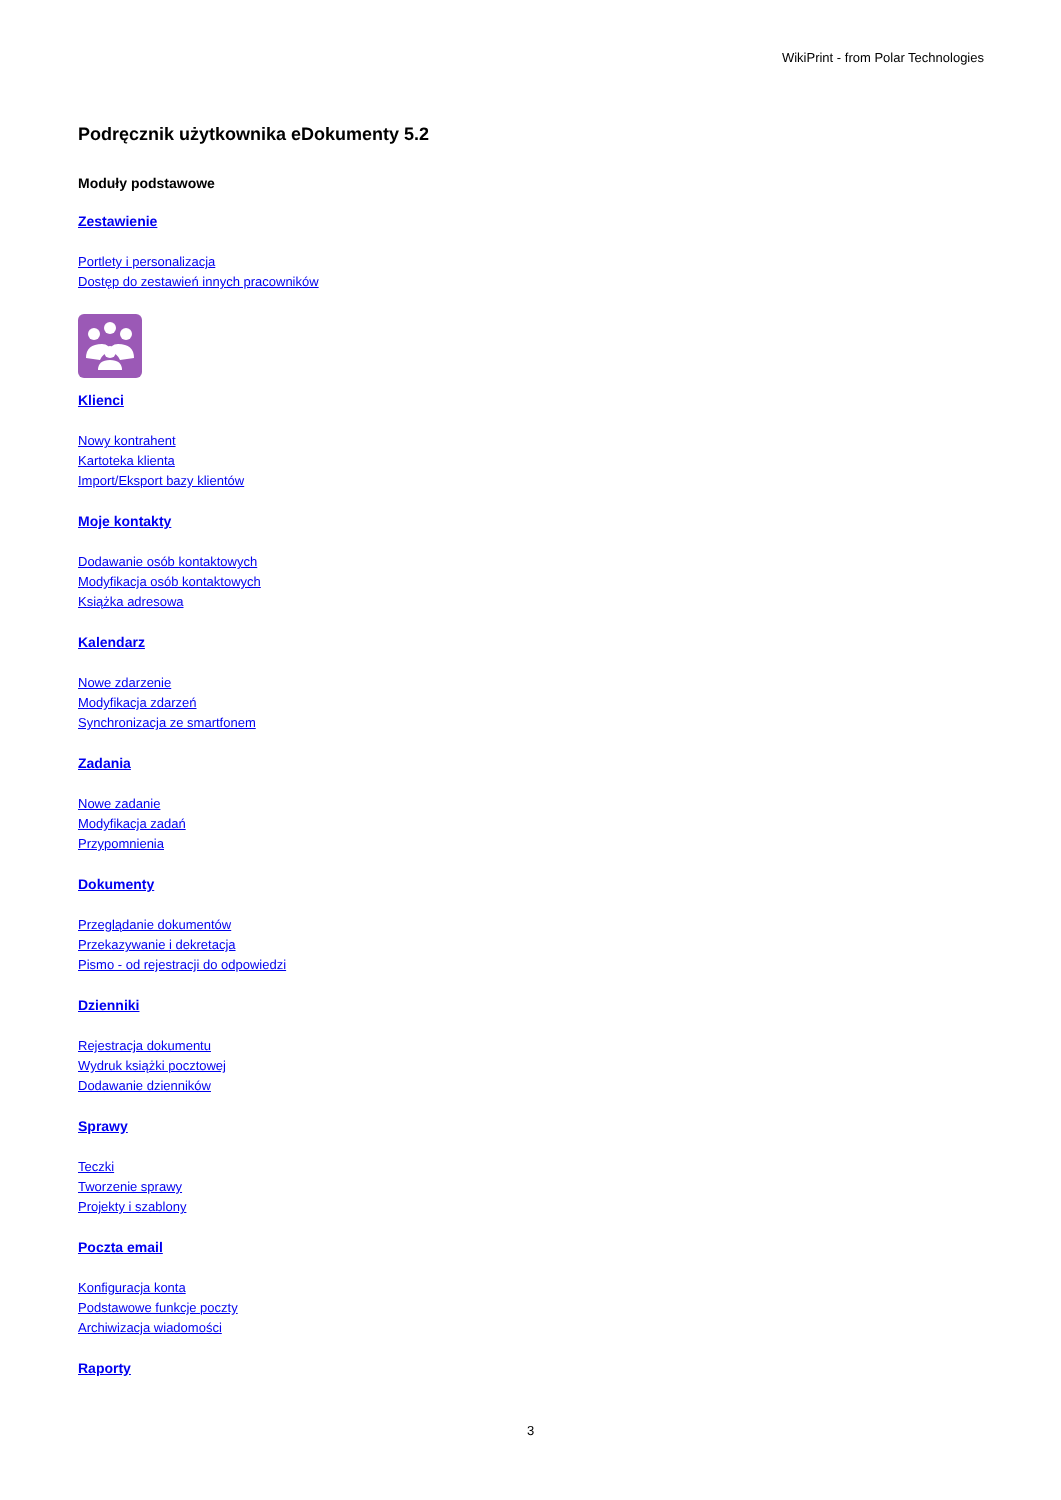WikiPrint - from Polar Technologies
Podręcznik użytkownika eDokumenty 5.2
Moduły podstawowe
Zestawienie
Portlety i personalizacja
Dostęp do zestawień innych pracowników
Klienci
Nowy kontrahent
Kartoteka klienta
Import/Eksport bazy klientów
Moje kontakty
Dodawanie osób kontaktowych
Modyfikacja osób kontaktowych
Książka adresowa
Kalendarz
Nowe zdarzenie
Modyfikacja zdarzeń
Synchronizacja ze smartfonem
Zadania
Nowe zadanie
Modyfikacja zadań
Przypomnienia
Dokumenty
Przeglądanie dokumentów
Przekazywanie i dekretacja
Pismo - od rejestracji do odpowiedzi
Dzienniki
Rejestracja dokumentu
Wydruk książki pocztowej
Dodawanie dzienników
Sprawy
Teczki
Tworzenie sprawy
Projekty i szablony
Poczta email
Konfiguracja konta
Podstawowe funkcje poczty
Archiwizacja wiadomości
Raporty
3